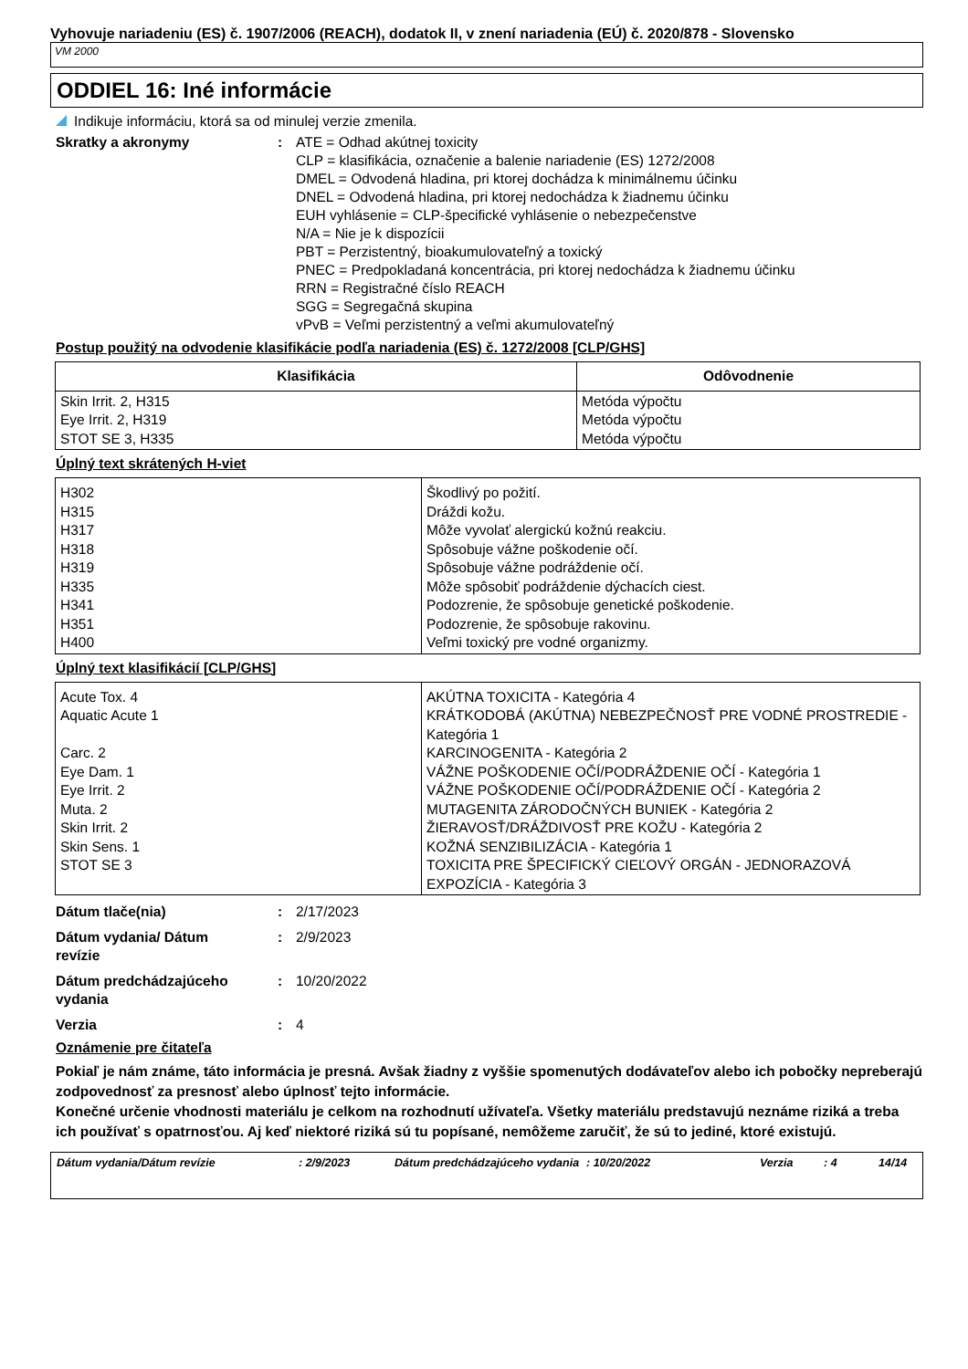Vyhovuje nariadeniu (ES) č. 1907/2006 (REACH), dodatok II, v znení nariadenia (EÚ) č. 2020/878 - Slovensko
VM 2000
ODDIEL 16: Iné informácie
Indikuje informáciu, ktorá sa od minulej verzie zmenila.
Skratky a akronymy : ATE = Odhad akútnej toxicity
CLP = klasifikácia, označenie a balenie nariadenie (ES) 1272/2008
DMEL = Odvodená hladina, pri ktorej dochádza k minimálnemu účinku
DNEL = Odvodená hladina, pri ktorej nedochádza k žiadnemu účinku
EUH vyhlásenie = CLP-špecifické vyhlásenie o nebezpečenstve
N/A = Nie je k dispozícii
PBT = Perzistentný, bioakumulovateľný a toxický
PNEC = Predpokladaná koncentrácia, pri ktorej nedochádza k žiadnemu účinku
RRN = Registračné číslo REACH
SGG = Segregačná skupina
vPvB = Veľmi perzistentný a veľmi akumulovateľný
Postup použitý na odvodenie klasifikácie podľa nariadenia (ES) č. 1272/2008 [CLP/GHS]
| Klasifikácia | Odôvodnenie |
| --- | --- |
| Skin Irrit. 2, H315 Eye Irrit. 2, H319 STOT SE 3, H335 | Metóda výpočtu Metóda výpočtu Metóda výpočtu |
Úplný text skrátených H-viet
| H302 H315 H317 H318 H319 H335 H341 H351 H400 | Škodlivý po požití. Dráždi kožu. Môže vyvolať alergickú kožnú reakciu. Spôsobuje vážne poškodenie očí. Spôsobuje vážne podráždenie očí. Môže spôsobiť podráždenie dýchacích ciest. Podozrenie, že spôsobuje genetické poškodenie. Podozrenie, že spôsobuje rakovinu. Veľmi toxický pre vodné organizmy. |
Úplný text klasifikácií [CLP/GHS]
| Acute Tox. 4 Aquatic Acute 1 Carc. 2 Eye Dam. 1 Eye Irrit. 2 Muta. 2 Skin Irrit. 2 Skin Sens. 1 STOT SE 3 | AKÚTNA TOXICITA - Kategória 4 KRÁTKODOBÁ (AKÚTNA) NEBEZPEČNOSŤ PRE VODNÉ PROSTREDIE - Kategória 1 KARCINOGENITA - Kategória 2 VÁŽNE POŠKODENIE OČÍ/PODRÁŽDENIE OČÍ - Kategória 1 VÁŽNE POŠKODENIE OČÍ/PODRÁŽDENIE OČÍ - Kategória 2 MUTAGENITA ZÁRODOČNÝCH BUNIEK - Kategória 2 ŽIERAVOSŤ/DRÁŽDIVOSŤ PRE KOŽU - Kategória 2 KOŽNÁ SENZIBILIZÁCIA - Kategória 1 TOXICITA PRE ŠPECIFICKÝ CIEĽOVÝ ORGÁN - JEDNORAZOVÁ EXPOZÍCIA - Kategória 3 |
Dátum tlače(nia) : 2/17/2023
Dátum vydania/ Dátum
revízie
: 2/9/2023
Dátum predchádzajúceho
vydania
: 10/20/2022
Verzia : 4
Oznámenie pre čitateľa
Pokiaľ je nám známe, táto informácia je presná. Avšak žiadny z vyššie spomenutých dodávateľov alebo ich pobočky nepreberajú zodpovednosť za presnosť alebo úplnosť tejto informácie.
Konečné určenie vhodnosti materiálu je celkom na rozhodnutí užívateľa. Všetky materiálu predstavujú neznáme riziká a treba ich používať s opatrnosťou. Aj keď niektoré riziká sú tu popísané, nemôžeme zaručiť, že sú to jediné, ktoré existujú.
Dátum vydania/Dátum revízie : 2/9/2023 Dátum predchádzajúceho vydania
: 10/20/2022 Verzia : 4 14/14